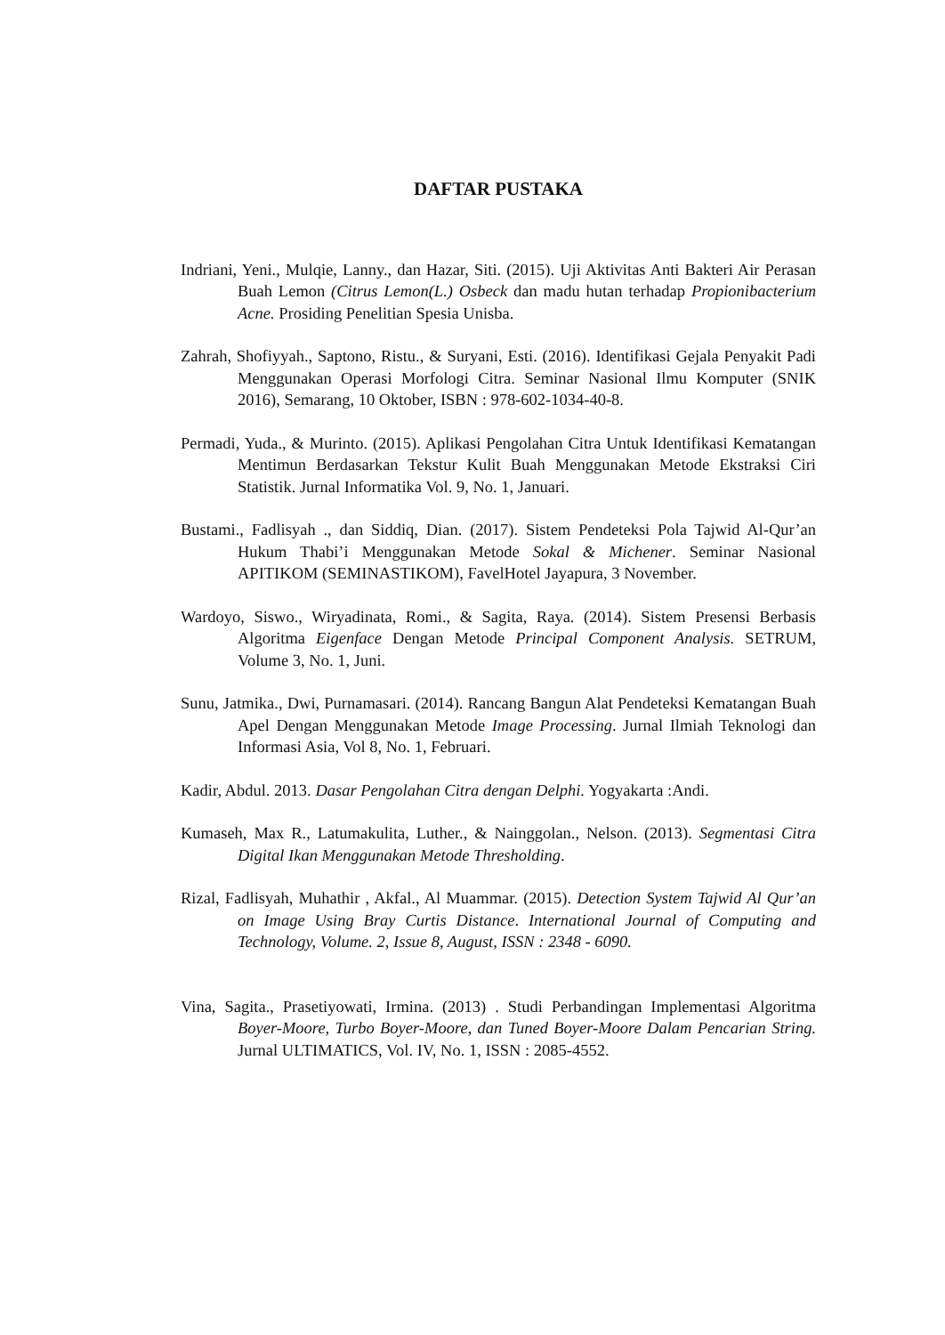DAFTAR PUSTAKA
Indriani, Yeni., Mulqie, Lanny., dan Hazar, Siti. (2015). Uji Aktivitas Anti Bakteri Air Perasan Buah Lemon (Citrus Lemon(L.) Osbeck dan madu hutan terhadap Propionibacterium Acne. Prosiding Penelitian Spesia Unisba.
Zahrah, Shofiyyah., Saptono, Ristu., & Suryani, Esti. (2016). Identifikasi Gejala Penyakit Padi Menggunakan Operasi Morfologi Citra. Seminar Nasional Ilmu Komputer (SNIK 2016), Semarang, 10 Oktober, ISBN : 978-602-1034-40-8.
Permadi, Yuda., & Murinto. (2015). Aplikasi Pengolahan Citra Untuk Identifikasi Kematangan Mentimun Berdasarkan Tekstur Kulit Buah Menggunakan Metode Ekstraksi Ciri Statistik. Jurnal Informatika Vol. 9, No. 1, Januari.
Bustami., Fadlisyah ., dan Siddiq, Dian. (2017). Sistem Pendeteksi Pola Tajwid Al-Qur’an Hukum Thabi’i Menggunakan Metode Sokal & Michener. Seminar Nasional APITIKOM (SEMINASTIKOM), FavelHotel Jayapura, 3 November.
Wardoyo, Siswo., Wiryadinata, Romi., & Sagita, Raya. (2014). Sistem Presensi Berbasis Algoritma Eigenface Dengan Metode Principal Component Analysis. SETRUM, Volume 3, No. 1, Juni.
Sunu, Jatmika., Dwi, Purnamasari. (2014). Rancang Bangun Alat Pendeteksi Kematangan Buah Apel Dengan Menggunakan Metode Image Processing. Jurnal Ilmiah Teknologi dan Informasi Asia, Vol 8, No. 1, Februari.
Kadir, Abdul. 2013. Dasar Pengolahan Citra dengan Delphi. Yogyakarta :Andi.
Kumaseh, Max R., Latumakulita, Luther., & Nainggolan., Nelson. (2013). Segmentasi Citra Digital Ikan Menggunakan Metode Thresholding.
Rizal, Fadlisyah, Muhathir , Akfal., Al Muammar. (2015). Detection System Tajwid Al Qur’an on Image Using Bray Curtis Distance. International Journal of Computing and Technology, Volume. 2, Issue 8, August, ISSN : 2348 - 6090.
Vina, Sagita., Prasetiyowati, Irmina. (2013) . Studi Perbandingan Implementasi Algoritma Boyer-Moore, Turbo Boyer-Moore, dan Tuned Boyer-Moore Dalam Pencarian String. Jurnal ULTIMATICS, Vol. IV, No. 1, ISSN : 2085-4552.